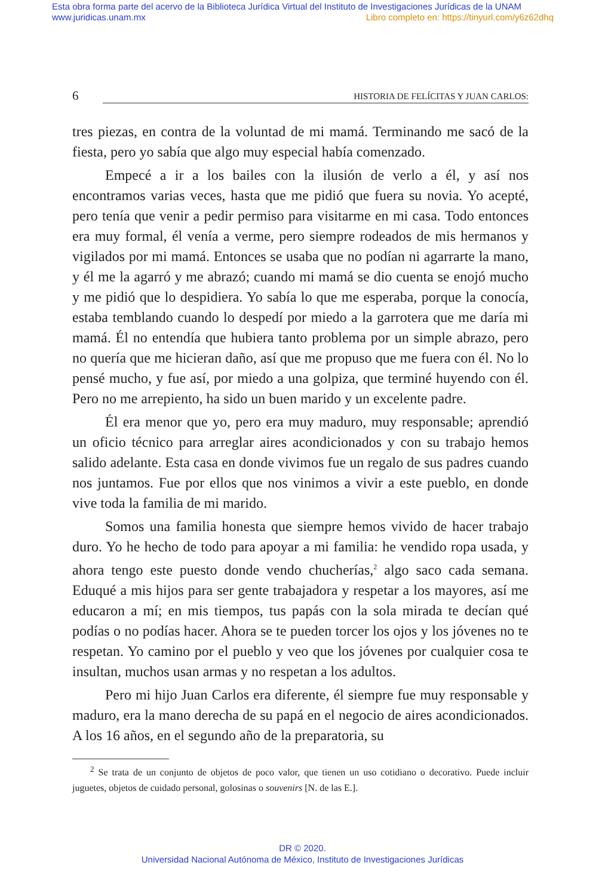Esta obra forma parte del acervo de la Biblioteca Jurídica Virtual del Instituto de Investigaciones Jurídicas de la UNAM
www.juridicas.unam.mx Libro completo en: https://tinyurl.com/y6z62dhq
6
HISTORIA DE FELÍCITAS Y JUAN CARLOS:
tres piezas, en contra de la voluntad de mi mamá. Terminando me sacó de la fiesta, pero yo sabía que algo muy especial había comenzado.
Empecé a ir a los bailes con la ilusión de verlo a él, y así nos encontramos varias veces, hasta que me pidió que fuera su novia. Yo acepté, pero tenía que venir a pedir permiso para visitarme en mi casa. Todo entonces era muy formal, él venía a verme, pero siempre rodeados de mis hermanos y vigilados por mi mamá. Entonces se usaba que no podían ni agarrarte la mano, y él me la agarró y me abrazó; cuando mi mamá se dio cuenta se enojó mucho y me pidió que lo despidiera. Yo sabía lo que me esperaba, porque la conocía, estaba temblando cuando lo despedí por miedo a la garrotera que me daría mi mamá. Él no entendía que hubiera tanto problema por un simple abrazo, pero no quería que me hicieran daño, así que me propuso que me fuera con él. No lo pensé mucho, y fue así, por miedo a una golpiza, que terminé huyendo con él. Pero no me arrepiento, ha sido un buen marido y un excelente padre.
Él era menor que yo, pero era muy maduro, muy responsable; aprendió un oficio técnico para arreglar aires acondicionados y con su trabajo hemos salido adelante. Esta casa en donde vivimos fue un regalo de sus padres cuando nos juntamos. Fue por ellos que nos vinimos a vivir a este pueblo, en donde vive toda la familia de mi marido.
Somos una familia honesta que siempre hemos vivido de hacer trabajo duro. Yo he hecho de todo para apoyar a mi familia: he vendido ropa usada, y ahora tengo este puesto donde vendo chucherías,<sup>2</sup> algo saco cada semana. Eduqué a mis hijos para ser gente trabajadora y respetar a los mayores, así me educaron a mí; en mis tiempos, tus papás con la sola mirada te decían qué podías o no podías hacer. Ahora se te pueden torcer los ojos y los jóvenes no te respetan. Yo camino por el pueblo y veo que los jóvenes por cualquier cosa te insultan, muchos usan armas y no respetan a los adultos.
Pero mi hijo Juan Carlos era diferente, él siempre fue muy responsable y maduro, era la mano derecha de su papá en el negocio de aires acondicionados. A los 16 años, en el segundo año de la preparatoria, su
<sup>2</sup> Se trata de un conjunto de objetos de poco valor, que tienen un uso cotidiano o decorativo. Puede incluir juguetes, objetos de cuidado personal, golosinas o souvenirs [N. de las E.].
DR © 2020.
Universidad Nacional Autónoma de México, Instituto de Investigaciones Jurídicas